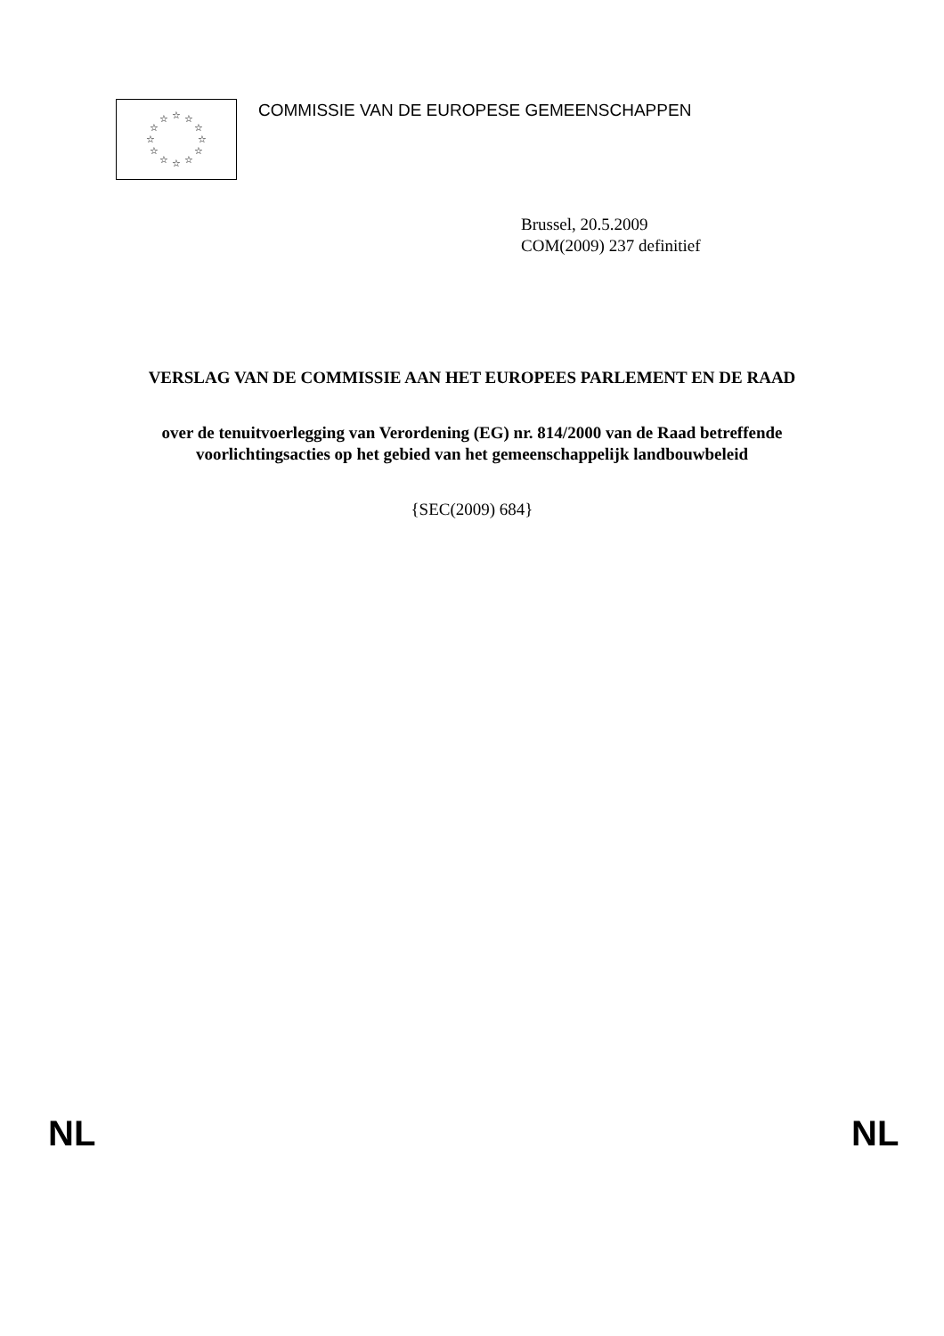☆
☆
☆
☆
☆
☆
☆
☆
☆
☆
☆
☆
COMMISSIE VAN DE EUROPESE GEMEENSCHAPPEN
Brussel, 20.5.2009
COM(2009) 237 definitief
VERSLAG VAN DE COMMISSIE AAN HET EUROPEES PARLEMENT EN DE RAAD
over de tenuitvoerlegging van Verordening (EG) nr. 814/2000 van de Raad betreffende voorlichtingsacties op het gebied van het gemeenschappelijk landbouwbeleid
{SEC(2009) 684}
NL NL